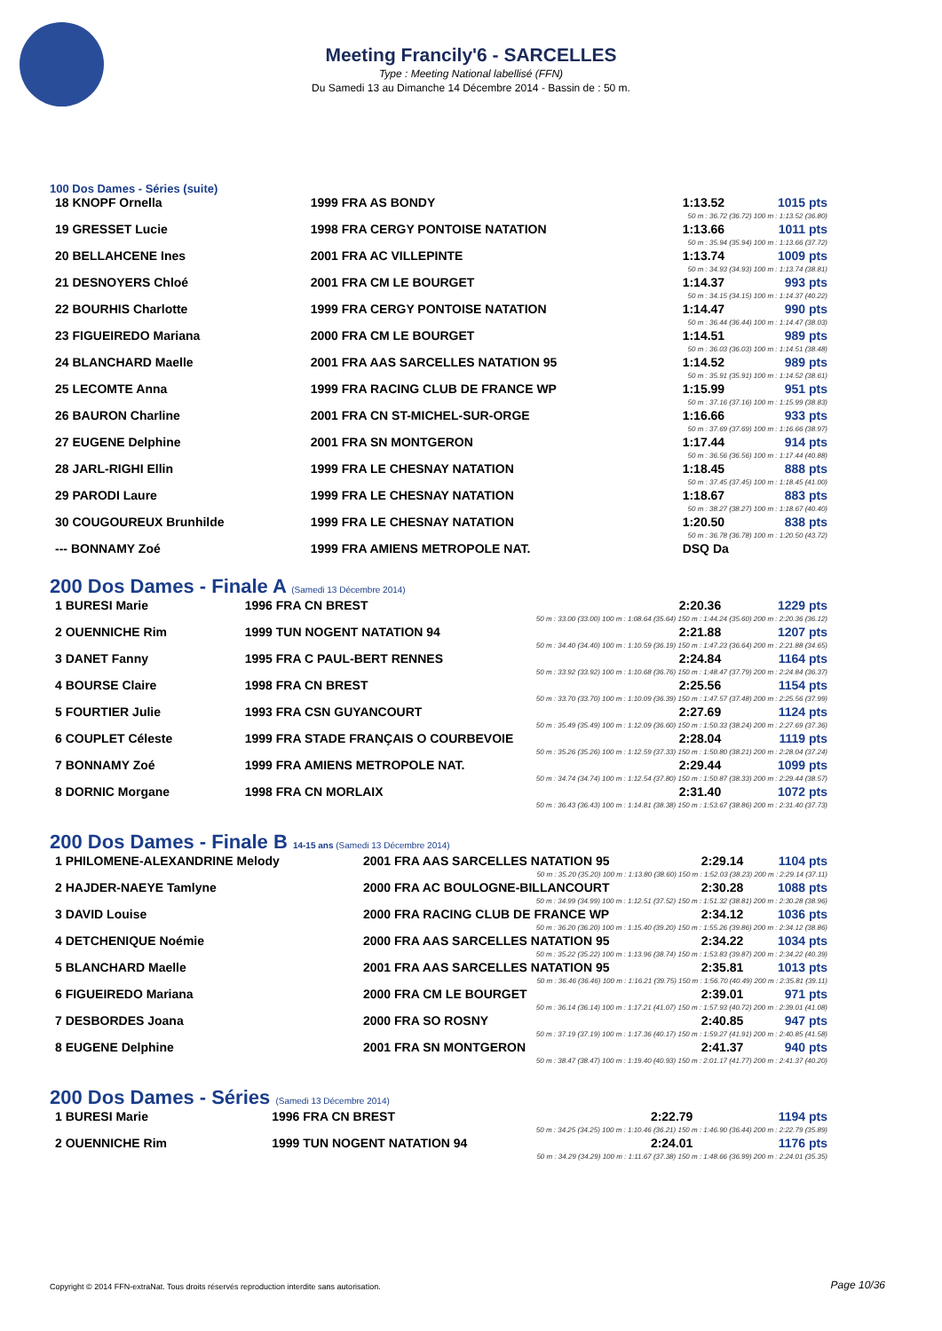Meeting Francily'6 - SARCELLES
Type : Meeting National labellisé (FFN)
Du Samedi 13 au Dimanche 14 Décembre 2014 - Bassin de : 50 m.
100 Dos Dames - Séries (suite)
| 18 KNOPF Ornella | 1999 FRA AS BONDY | 1:13.52 | 1015 pts |
| 50 m : 36.72 (36.72) 100 m : 1:13.52 (36.80) | | | |
| 19 GRESSET Lucie | 1998 FRA CERGY PONTOISE NATATION | 1:13.66 | 1011 pts |
| 50 m : 35.94 (35.94) 100 m : 1:13.66 (37.72) | | | |
| 20 BELLAHCENE Ines | 2001 FRA AC VILLEPINTE | 1:13.74 | 1009 pts |
| 50 m : 34.93 (34.93) 100 m : 1:13.74 (38.81) | | | |
| 21 DESNOYERS Chloé | 2001 FRA CM LE BOURGET | 1:14.37 | 993 pts |
| 50 m : 34.15 (34.15) 100 m : 1:14.37 (40.22) | | | |
| 22 BOURHIS Charlotte | 1999 FRA CERGY PONTOISE NATATION | 1:14.47 | 990 pts |
| 50 m : 36.44 (36.44) 100 m : 1:14.47 (38.03) | | | |
| 23 FIGUEIREDO Mariana | 2000 FRA CM LE BOURGET | 1:14.51 | 989 pts |
| 50 m : 36.03 (36.03) 100 m : 1:14.51 (38.48) | | | |
| 24 BLANCHARD Maelle | 2001 FRA AAS SARCELLES NATATION 95 | 1:14.52 | 989 pts |
| 50 m : 35.91 (35.91) 100 m : 1:14.52 (38.61) | | | |
| 25 LECOMTE Anna | 1999 FRA RACING CLUB DE FRANCE WP | 1:15.99 | 951 pts |
| 50 m : 37.16 (37.16) 100 m : 1:15.99 (38.83) | | | |
| 26 BAURON Charline | 2001 FRA CN ST-MICHEL-SUR-ORGE | 1:16.66 | 933 pts |
| 50 m : 37.69 (37.69) 100 m : 1:16.66 (38.97) | | | |
| 27 EUGENE Delphine | 2001 FRA SN MONTGERON | 1:17.44 | 914 pts |
| 50 m : 36.56 (36.56) 100 m : 1:17.44 (40.88) | | | |
| 28 JARL-RIGHI Ellin | 1999 FRA LE CHESNAY NATATION | 1:18.45 | 888 pts |
| 50 m : 37.45 (37.45) 100 m : 1:18.45 (41.00) | | | |
| 29 PARODI Laure | 1999 FRA LE CHESNAY NATATION | 1:18.67 | 883 pts |
| 50 m : 38.27 (38.27) 100 m : 1:18.67 (40.40) | | | |
| 30 COUGOUREUX Brunhilde | 1999 FRA LE CHESNAY NATATION | 1:20.50 | 838 pts |
| 50 m : 36.78 (36.78) 100 m : 1:20.50 (43.72) | | | |
| --- BONNAMY Zoé | 1999 FRA AMIENS METROPOLE NAT. | DSQ Da | |
200 Dos Dames - Finale A (Samedi 13 Décembre 2014)
| 1 BURESI Marie | 1996 FRA CN BREST | 2:20.36 | 1229 pts |
| 50 m : 33.00 (33.00) 100 m : 1:08.64 (35.64) 150 m : 1:44.24 (35.60) 200 m : 2:20.36 (36.12) | | | |
| 2 OUENNICHE Rim | 1999 TUN NOGENT NATATION 94 | 2:21.88 | 1207 pts |
| 50 m : 34.40 (34.40) 100 m : 1:10.59 (36.19) 150 m : 1:47.23 (36.64) 200 m : 2:21.88 (34.65) | | | |
| 3 DANET Fanny | 1995 FRA C PAUL-BERT RENNES | 2:24.84 | 1164 pts |
| 50 m : 33.92 (33.92) 100 m : 1:10.68 (36.76) 150 m : 1:48.47 (37.79) 200 m : 2:24.84 (36.37) | | | |
| 4 BOURSE Claire | 1998 FRA CN BREST | 2:25.56 | 1154 pts |
| 50 m : 33.70 (33.70) 100 m : 1:10.09 (36.39) 150 m : 1:47.57 (37.48) 200 m : 2:25.56 (37.99) | | | |
| 5 FOURTIER Julie | 1993 FRA CSN GUYANCOURT | 2:27.69 | 1124 pts |
| 50 m : 35.49 (35.49) 100 m : 1:12.09 (36.60) 150 m : 1:50.33 (38.24) 200 m : 2:27.69 (37.36) | | | |
| 6 COUPLET Céleste | 1999 FRA STADE FRANÇAIS O COURBEVOIE | 2:28.04 | 1119 pts |
| 50 m : 35.26 (35.26) 100 m : 1:12.59 (37.33) 150 m : 1:50.80 (38.21) 200 m : 2:28.04 (37.24) | | | |
| 7 BONNAMY Zoé | 1999 FRA AMIENS METROPOLE NAT. | 2:29.44 | 1099 pts |
| 50 m : 34.74 (34.74) 100 m : 1:12.54 (37.80) 150 m : 1:50.87 (38.33) 200 m : 2:29.44 (38.57) | | | |
| 8 DORNIC Morgane | 1998 FRA CN MORLAIX | 2:31.40 | 1072 pts |
| 50 m : 36.43 (36.43) 100 m : 1:14.81 (38.38) 150 m : 1:53.67 (38.86) 200 m : 2:31.40 (37.73) | | | |
200 Dos Dames - Finale B 14-15 ans (Samedi 13 Décembre 2014)
| 1 PHILOMENE-ALEXANDRINE Melody | 2001 FRA AAS SARCELLES NATATION 95 | 2:29.14 | 1104 pts |
| 50 m : 35.20 (35.20) 100 m : 1:13.80 (38.60) 150 m : 1:52.03 (38.23) 200 m : 2:29.14 (37.11) | | | |
| 2 HAJDER-NAEYE Tamlyne | 2000 FRA AC BOULOGNE-BILLANCOURT | 2:30.28 | 1088 pts |
| 50 m : 34.99 (34.99) 100 m : 1:12.51 (37.52) 150 m : 1:51.32 (38.81) 200 m : 2:30.28 (38.96) | | | |
| 3 DAVID Louise | 2000 FRA RACING CLUB DE FRANCE WP | 2:34.12 | 1036 pts |
| 50 m : 36.20 (36.20) 100 m : 1:15.40 (39.20) 150 m : 1:55.26 (39.86) 200 m : 2:34.12 (38.86) | | | |
| 4 DETCHENIQUE Noémie | 2000 FRA AAS SARCELLES NATATION 95 | 2:34.22 | 1034 pts |
| 50 m : 35.22 (35.22) 100 m : 1:13.96 (38.74) 150 m : 1:53.83 (39.87) 200 m : 2:34.22 (40.39) | | | |
| 5 BLANCHARD Maelle | 2001 FRA AAS SARCELLES NATATION 95 | 2:35.81 | 1013 pts |
| 50 m : 36.46 (36.46) 100 m : 1:16.21 (39.75) 150 m : 1:56.70 (40.49) 200 m : 2:35.81 (39.11) | | | |
| 6 FIGUEIREDO Mariana | 2000 FRA CM LE BOURGET | 2:39.01 | 971 pts |
| 50 m : 36.14 (36.14) 100 m : 1:17.21 (41.07) 150 m : 1:57.93 (40.72) 200 m : 2:39.01 (41.08) | | | |
| 7 DESBORDES Joana | 2000 FRA SO ROSNY | 2:40.85 | 947 pts |
| 50 m : 37.19 (37.19) 100 m : 1:17.36 (40.17) 150 m : 1:59.27 (41.91) 200 m : 2:40.85 (41.58) | | | |
| 8 EUGENE Delphine | 2001 FRA SN MONTGERON | 2:41.37 | 940 pts |
| 50 m : 38.47 (38.47) 100 m : 1:19.40 (40.93) 150 m : 2:01.17 (41.77) 200 m : 2:41.37 (40.20) | | | |
200 Dos Dames - Séries (Samedi 13 Décembre 2014)
| 1 BURESI Marie | 1996 FRA CN BREST | 2:22.79 | 1194 pts |
| 50 m : 34.25 (34.25) 100 m : 1:10.46 (36.21) 150 m : 1:46.90 (36.44) 200 m : 2:22.79 (35.89) | | | |
| 2 OUENNICHE Rim | 1999 TUN NOGENT NATATION 94 | 2:24.01 | 1176 pts |
| 50 m : 34.29 (34.29) 100 m : 1:11.67 (37.38) 150 m : 1:48.66 (36.99) 200 m : 2:24.01 (35.35) | | | |
Copyright © 2014 FFN-extraNat. Tous droits réservés reproduction interdite sans autorisation.
Page 10/36